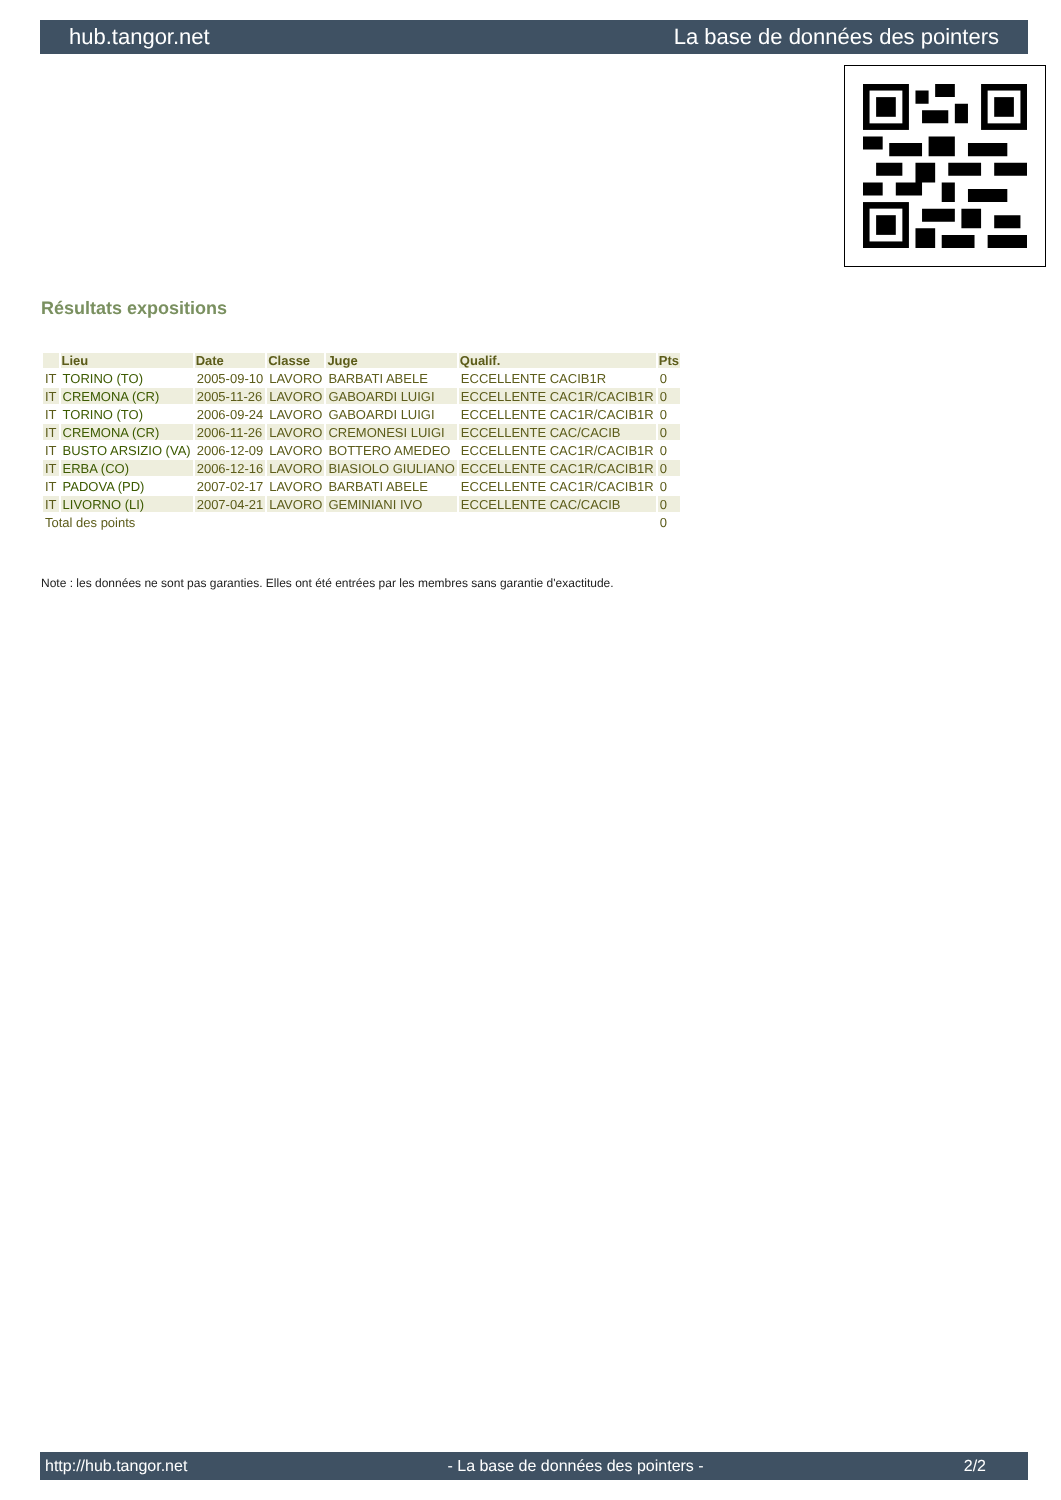hub.tangor.net La base de données des pointers
Résultats expositions
| | Lieu | Date | Classe | Juge | Qualif. | Pts |
| --- | --- | --- | --- | --- | --- | --- |
| IT | TORINO (TO) | 2005-09-10 | LAVORO | BARBATI ABELE | ECCELLENTE CACIB1R | 0 |
| IT | CREMONA (CR) | 2005-11-26 | LAVORO | GABOARDI LUIGI | ECCELLENTE CAC1R/CACIB1R | 0 |
| IT | TORINO (TO) | 2006-09-24 | LAVORO | GABOARDI LUIGI | ECCELLENTE CAC1R/CACIB1R | 0 |
| IT | CREMONA (CR) | 2006-11-26 | LAVORO | CREMONESI LUIGI | ECCELLENTE CAC/CACIB | 0 |
| IT | BUSTO ARSIZIO (VA) | 2006-12-09 | LAVORO | BOTTERO AMEDEO | ECCELLENTE CAC1R/CACIB1R | 0 |
| IT | ERBA (CO) | 2006-12-16 | LAVORO | BIASIOLO GIULIANO | ECCELLENTE CAC1R/CACIB1R | 0 |
| IT | PADOVA (PD) | 2007-02-17 | LAVORO | BARBATI ABELE | ECCELLENTE CAC1R/CACIB1R | 0 |
| IT | LIVORNO (LI) | 2007-04-21 | LAVORO | GEMINIANI IVO | ECCELLENTE CAC/CACIB | 0 |
| Total des points | | | | | | 0 |
Note : les données ne sont pas garanties. Elles ont été entrées par les membres sans garantie d'exactitude.
http://hub.tangor.net - La base de données des pointers - 2/2